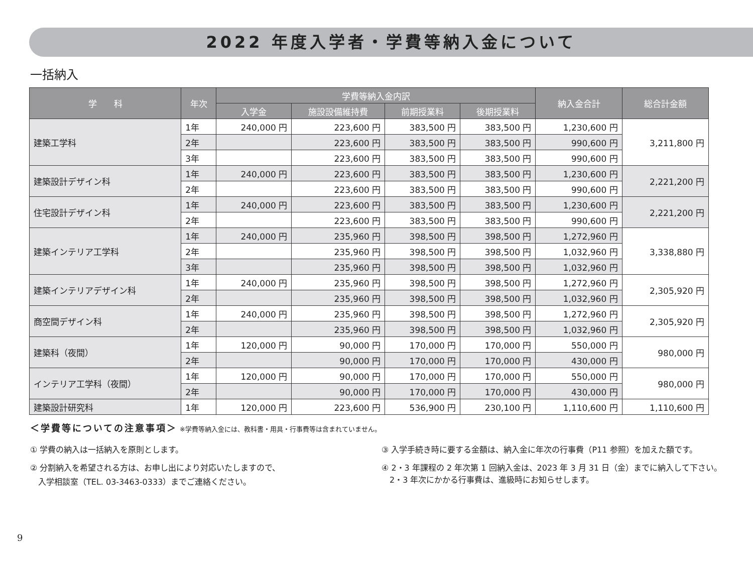2022 年度入学者・学費等納入金について
一括納入
| 学 科 | 年次 | 学費等納入金内訳 | | | | 納入金合計 | 総合計金額 |
| --- | --- | --- | --- | --- | --- | --- | --- |
| | | 入学金 | 施設設備維持費 | 前期授業料 | 後期授業料 | | |
| 建築工学科 | 1年 | 240,000 円 | 223,600 円 | 383,500 円 | 383,500 円 | 1,230,600 円 | 3,211,800 円 |
| | 2年 | | 223,600 円 | 383,500 円 | 383,500 円 | 990,600 円 | |
| | 3年 | | 223,600 円 | 383,500 円 | 383,500 円 | 990,600 円 | |
| 建築設計デザイン科 | 1年 | 240,000 円 | 223,600 円 | 383,500 円 | 383,500 円 | 1,230,600 円 | 2,221,200 円 |
| | 2年 | | 223,600 円 | 383,500 円 | 383,500 円 | 990,600 円 | |
| 住宅設計デザイン科 | 1年 | 240,000 円 | 223,600 円 | 383,500 円 | 383,500 円 | 1,230,600 円 | 2,221,200 円 |
| | 2年 | | 223,600 円 | 383,500 円 | 383,500 円 | 990,600 円 | |
| 建築インテリア工学科 | 1年 | 240,000 円 | 235,960 円 | 398,500 円 | 398,500 円 | 1,272,960 円 | 3,338,880 円 |
| | 2年 | | 235,960 円 | 398,500 円 | 398,500 円 | 1,032,960 円 | |
| | 3年 | | 235,960 円 | 398,500 円 | 398,500 円 | 1,032,960 円 | |
| 建築インテリアデザイン科 | 1年 | 240,000 円 | 235,960 円 | 398,500 円 | 398,500 円 | 1,272,960 円 | 2,305,920 円 |
| | 2年 | | 235,960 円 | 398,500 円 | 398,500 円 | 1,032,960 円 | |
| 商空間デザイン科 | 1年 | 240,000 円 | 235,960 円 | 398,500 円 | 398,500 円 | 1,272,960 円 | 2,305,920 円 |
| | 2年 | | 235,960 円 | 398,500 円 | 398,500 円 | 1,032,960 円 | |
| 建築科（夜間） | 1年 | 120,000 円 | 90,000 円 | 170,000 円 | 170,000 円 | 550,000 円 | 980,000 円 |
| | 2年 | | 90,000 円 | 170,000 円 | 170,000 円 | 430,000 円 | |
| インテリア工学科（夜間） | 1年 | 120,000 円 | 90,000 円 | 170,000 円 | 170,000 円 | 550,000 円 | 980,000 円 |
| | 2年 | | 90,000 円 | 170,000 円 | 170,000 円 | 430,000 円 | |
| 建築設計研究科 | 1年 | 120,000 円 | 223,600 円 | 536,900 円 | 230,100 円 | 1,110,600 円 | 1,110,600 円 |
＜学費等についての注意事項＞ ※学費等納入金には、教科書・用具・行事費等は含まれていません。
① 学費の納入は一括納入を原則とします。
② 分割納入を希望される方は、お申し出により対応いたしますので、
　入学相談室（TEL. 03-3463-0333）までご連絡ください。
③ 入学手続き時に要する金額は、納入金に年次の行事費（P11 参照）を加えた額です。
④ 2・3 年課程の 2 年次第 1 回納入金は、2023 年 3 月 31 日（金）までに納入して下さい。
　2・3 年次にかかる行事費は、進級時にお知らせします。
9